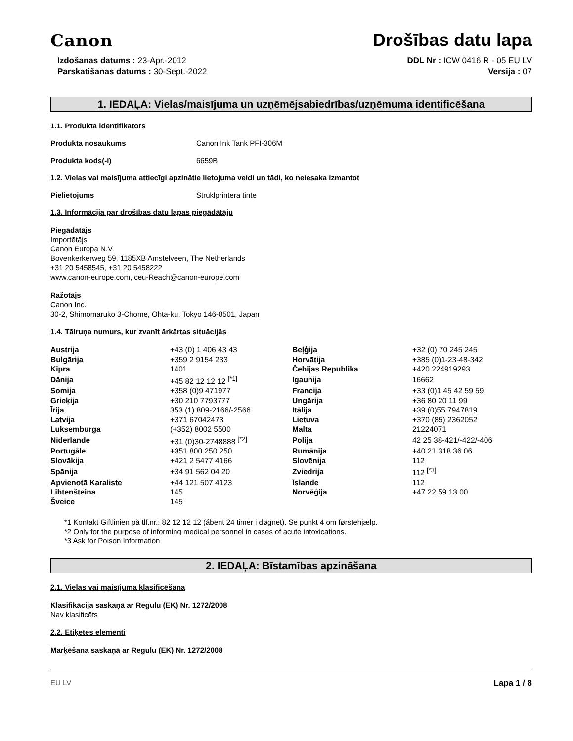Canon
Drošības datu lapa
Izdošanas datums : 23-Apr.-2012
Parskatišanas datums : 30-Sept.-2022
DDL Nr : ICW 0416 R - 05 EU LV
Versija : 07
1. IEDAĻA: Vielas/maisījuma un uzņēmējsabiedrības/uzņēmuma identificēšana
1.1. Produkta identifikators
Produkta nosaukums Canon Ink Tank PFI-306M
Produkta kods(-i) 6659B
1.2. Vielas vai maisījuma attiecīgi apzinātie lietojuma veidi un tādi, ko neiesaka izmantot
Pielietojums Strūklprintera tinte
1.3. Informācija par drošības datu lapas piegādātāju
Piegādātājs
Importētājs
Canon Europa N.V.
Bovenkerkerweg 59, 1185XB Amstelveen, The Netherlands
+31 20 5458545, +31 20 5458222
www.canon-europe.com, ceu-Reach@canon-europe.com
Ražotājs
Canon Inc.
30-2, Shimomaruko 3-Chome, Ohta-ku, Tokyo 146-8501, Japan
1.4. Tālruņa numurs, kur zvanīt ārkārtas situācijās
| Austrija | +43 (0) 1 406 43 43 | Beļģija | +32 (0) 70 245 245 |
| Bulgārija | +359 2 9154 233 | Horvātija | +385 (0)1-23-48-342 |
| Kipra | 1401 | Čehijas Republika | +420 224919293 |
| Dānija | +45 82 12 12 12 <sup>[*1]</sup> | Igaunija | 16662 |
| Somija | +358 (0)9 471977 | Francija | +33 (0)1 45 42 59 59 |
| Grieķija | +30 210 7793777 | Ungārija | +36 80 20 11 99 |
| Īrija | 353 (1) 809-2166/-2566 | Itālija | +39 (0)55 7947819 |
| Latvija | +371 67042473 | Lietuva | +370 (85) 2362052 |
| Luksemburga | (+352) 8002 5500 | Malta | 21224071 |
| Nīderlande | +31 (0)30-2748888 <sup>[*2]</sup> | Polija | 42 25 38-421/-422/-406 |
| Portugāle | +351 800 250 250 | Rumānija | +40 21 318 36 06 |
| Slovākija | +421 2 5477 4166 | Slovēnija | 112 |
| Spānija | +34 91 562 04 20 | Zviedrija | 112 <sup>[*3]</sup> |
| Apvienotā Karaliste | +44 121 507 4123 | Īslande | 112 |
| Lihtenšteina | 145 | Norvēģija | +47 22 59 13 00 |
| Šveice | 145 | | |
*1 Kontakt Giftlinien på tlf.nr.: 82 12 12 12 (åbent 24 timer i døgnet). Se punkt 4 om førstehjælp.
*2 Only for the purpose of informing medical personnel in cases of acute intoxications.
*3 Ask for Poison Information
2. IEDAĻA: Bīstamības apzināšana
2.1. Vielas vai maisījuma klasificēšana
Klasifikācija saskaņā ar Regulu (EK) Nr. 1272/2008
Nav klasificēts
2.2. Etiķetes elementi
Marķēšana saskaņā ar Regulu (EK) Nr. 1272/2008
EU LV Lapa 1 / 8